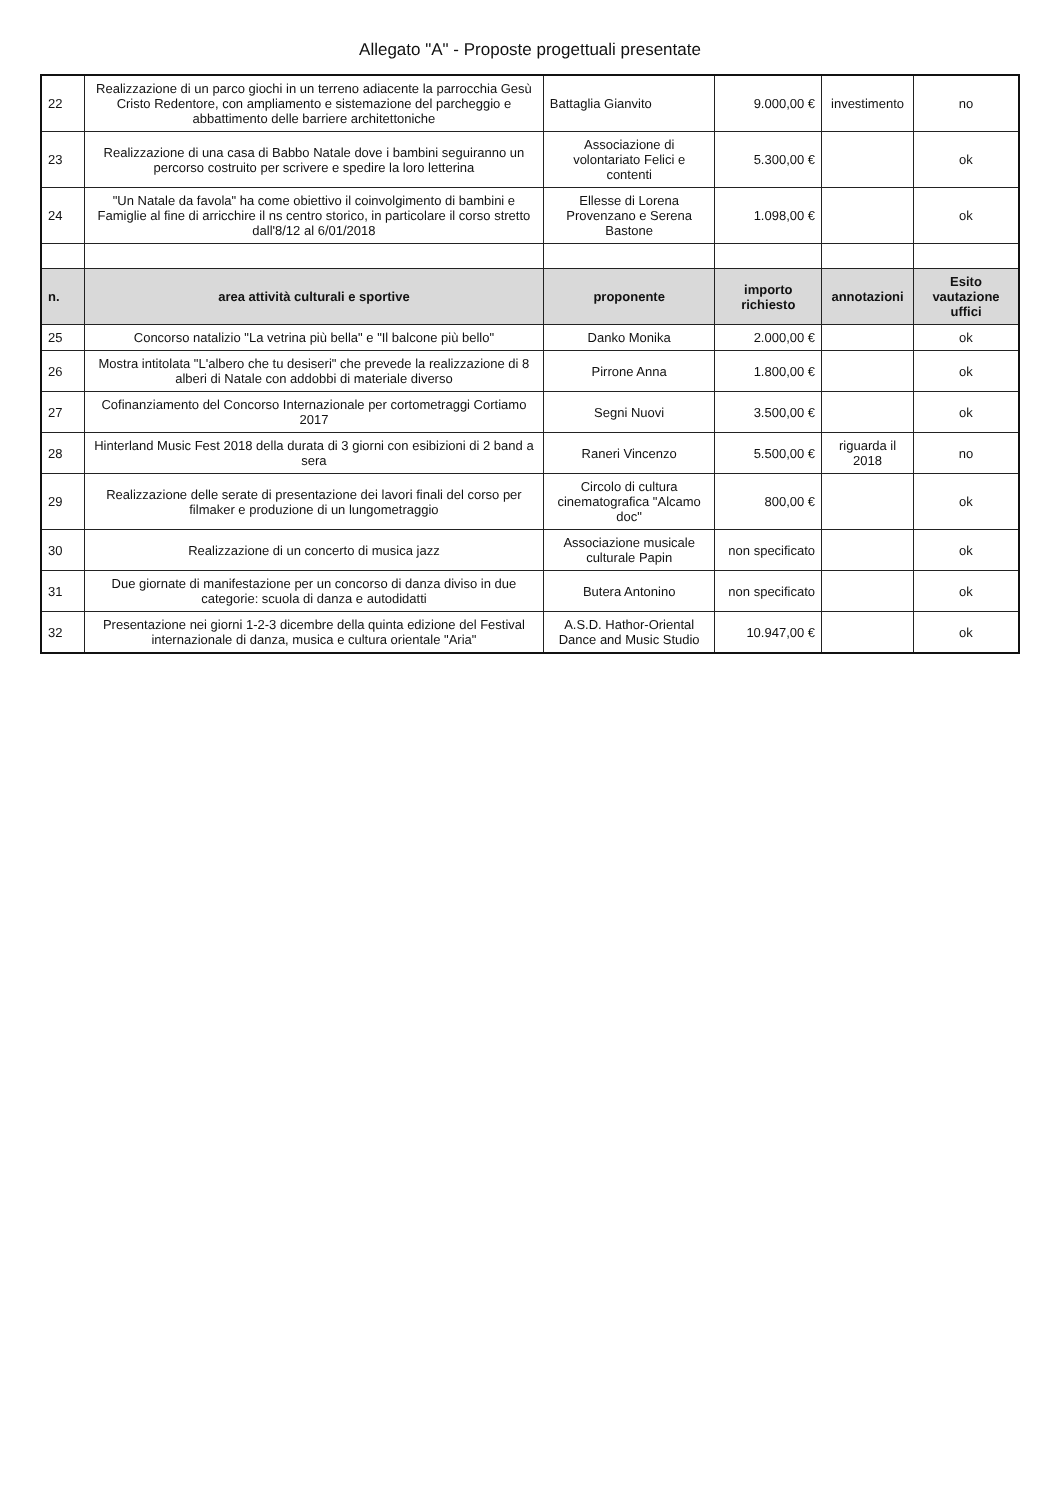Allegato "A" - Proposte progettuali presentate
| 22 | Realizzazione di un parco giochi in un terreno adiacente la parrocchia Gesù Cristo Redentore, con ampliamento e sistemazione del parcheggio e abbattimento delle barriere architettoniche | Battaglia Gianvito | 9.000,00 € | investimento | no |
| 23 | Realizzazione di una casa di Babbo Natale dove i bambini seguiranno un percorso costruito per scrivere e spedire la loro letterina | Associazione di volontariato Felici e contenti | 5.300,00 € | | ok |
| 24 | "Un Natale da favola" ha come obiettivo il coinvolgimento di bambini e Famiglie al fine di arricchire il ns centro storico, in particolare il corso stretto dall'8/12 al 6/01/2018 | Ellesse di Lorena Provenzano e Serena Bastone | 1.098,00 € | | ok |
| n. | area attività culturali e sportive | proponente | importo richiesto | annotazioni | Esito vautazione uffici |
| 25 | Concorso natalizio "La vetrina più bella" e "Il balcone più bello" | Danko Monika | 2.000,00 € | | ok |
| 26 | Mostra intitolata "L'albero che tu desiseri" che prevede la realizzazione di 8 alberi di Natale con addobbi di materiale diverso | Pirrone Anna | 1.800,00 € | | ok |
| 27 | Cofinanziamento del Concorso Internazionale per cortometraggi Cortiamo 2017 | Segni Nuovi | 3.500,00 € | | ok |
| 28 | Hinterland Music Fest 2018 della durata di 3 giorni con esibizioni di 2 band a sera | Raneri Vincenzo | 5.500,00 € | riguarda il 2018 | no |
| 29 | Realizzazione delle serate di presentazione dei lavori finali del corso per filmaker e produzione di un lungometraggio | Circolo di cultura cinematografica "Alcamo doc" | 800,00 € | | ok |
| 30 | Realizzazione di un concerto di musica jazz | Associazione musicale culturale Papin | non specificato | | ok |
| 31 | Due giornate di manifestazione per un concorso di danza diviso in due categorie: scuola di danza e autodidatti | Butera Antonino | non specificato | | ok |
| 32 | Presentazione nei giorni 1-2-3 dicembre della quinta edizione del Festival internazionale di danza, musica e cultura orientale "Aria" | A.S.D. Hathor-Oriental Dance and Music Studio | 10.947,00 € | | ok |